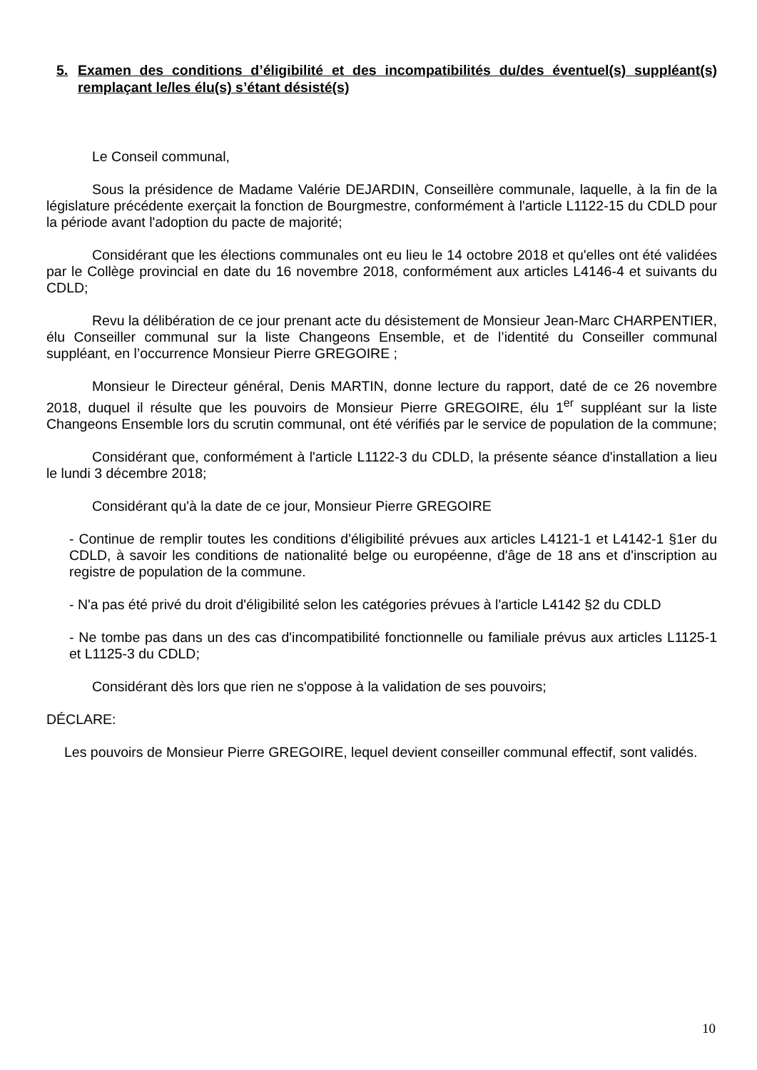5. Examen des conditions d’éligibilité et des incompatibilités du/des éventuel(s) suppléant(s) remplaçant le/les élu(s) s’étant désisté(s)
Le Conseil communal,
Sous la présidence de Madame Valérie DEJARDIN, Conseillère communale, laquelle, à la fin de la législature précédente exerçait la fonction de Bourgmestre, conformément à l'article L1122-15 du CDLD pour la période avant l'adoption du pacte de majorité;
Considérant que les élections communales ont eu lieu le 14 octobre 2018 et qu'elles ont été validées par le Collège provincial en date du 16 novembre 2018, conformément aux articles L4146-4 et suivants du CDLD;
Revu la délibération de ce jour prenant acte du désistement de Monsieur Jean-Marc CHARPENTIER, élu Conseiller communal sur la liste Changeons Ensemble, et de l’identité du Conseiller communal suppléant, en l’occurrence Monsieur Pierre GREGOIRE ;
Monsieur le Directeur général, Denis MARTIN, donne lecture du rapport, daté de ce 26 novembre 2018, duquel il résulte que les pouvoirs de Monsieur Pierre GREGOIRE, élu 1<sup>er</sup> suppléant sur la liste Changeons Ensemble lors du scrutin communal, ont été vérifiés par le service de population de la commune;
Considérant que, conformément à l'article L1122-3 du CDLD, la présente séance d'installation a lieu le lundi 3 décembre 2018;
Considérant qu'à la date de ce jour, Monsieur Pierre GREGOIRE
- Continue de remplir toutes les conditions d'éligibilité prévues aux articles L4121-1 et L4142-1 §1er du CDLD, à savoir les conditions de nationalité belge ou européenne, d'âge de 18 ans et d'inscription au registre de population de la commune.
- N'a pas été privé du droit d'éligibilité selon les catégories prévues à l'article L4142 §2 du CDLD
- Ne tombe pas dans un des cas d'incompatibilité fonctionnelle ou familiale prévus aux articles L1125-1 et L1125-3 du CDLD;
Considérant dès lors que rien ne s'oppose à la validation de ses pouvoirs;
DÉCLARE:
Les pouvoirs de Monsieur Pierre GREGOIRE, lequel devient conseiller communal effectif, sont validés.
10